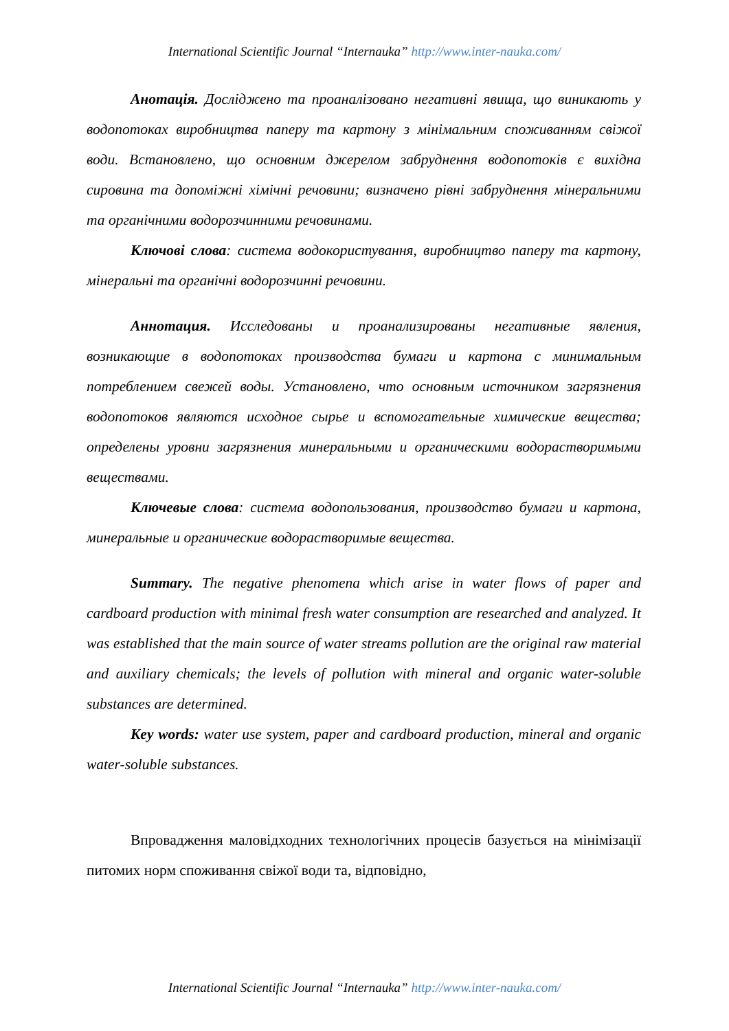International Scientific Journal “Internauka” http://www.inter-nauka.com/
Анотація. Досліджено та проаналізовано негативні явища, що виникають у водопотоках виробництва паперу та картону з мінімальним споживанням свіжої води. Встановлено, що основним джерелом забруднення водопотоків є вихідна сировина та допоміжні хімічні речовини; визначено рівні забруднення мінеральними та органічними водорозчинними речовинами.
Ключові слова: система водокористування, виробництво паперу та картону, мінеральні та органічні водорозчинні речовини.
Аннотация. Исследованы и проанализированы негативные явления, возникающие в водопотоках производства бумаги и картона с минимальным потреблением свежей воды. Установлено, что основным источником загрязнения водопотоков являются исходное сырье и вспомогательные химические вещества; определены уровни загрязнения минеральными и органическими водорастворимыми веществами.
Ключевые слова: система водопользования, производство бумаги и картона, минеральные и органические водорастворимые вещества.
Summary. The negative phenomena which arise in water flows of paper and cardboard production with minimal fresh water consumption are researched and analyzed. It was established that the main source of water streams pollution are the original raw material and auxiliary chemicals; the levels of pollution with mineral and organic water-soluble substances are determined.
Key words: water use system, paper and cardboard production, mineral and organic water-soluble substances.
Впровадження маловідходних технологічних процесів базується на мінімізації питомих норм споживання свіжої води та, відповідно,
International Scientific Journal “Internauka” http://www.inter-nauka.com/